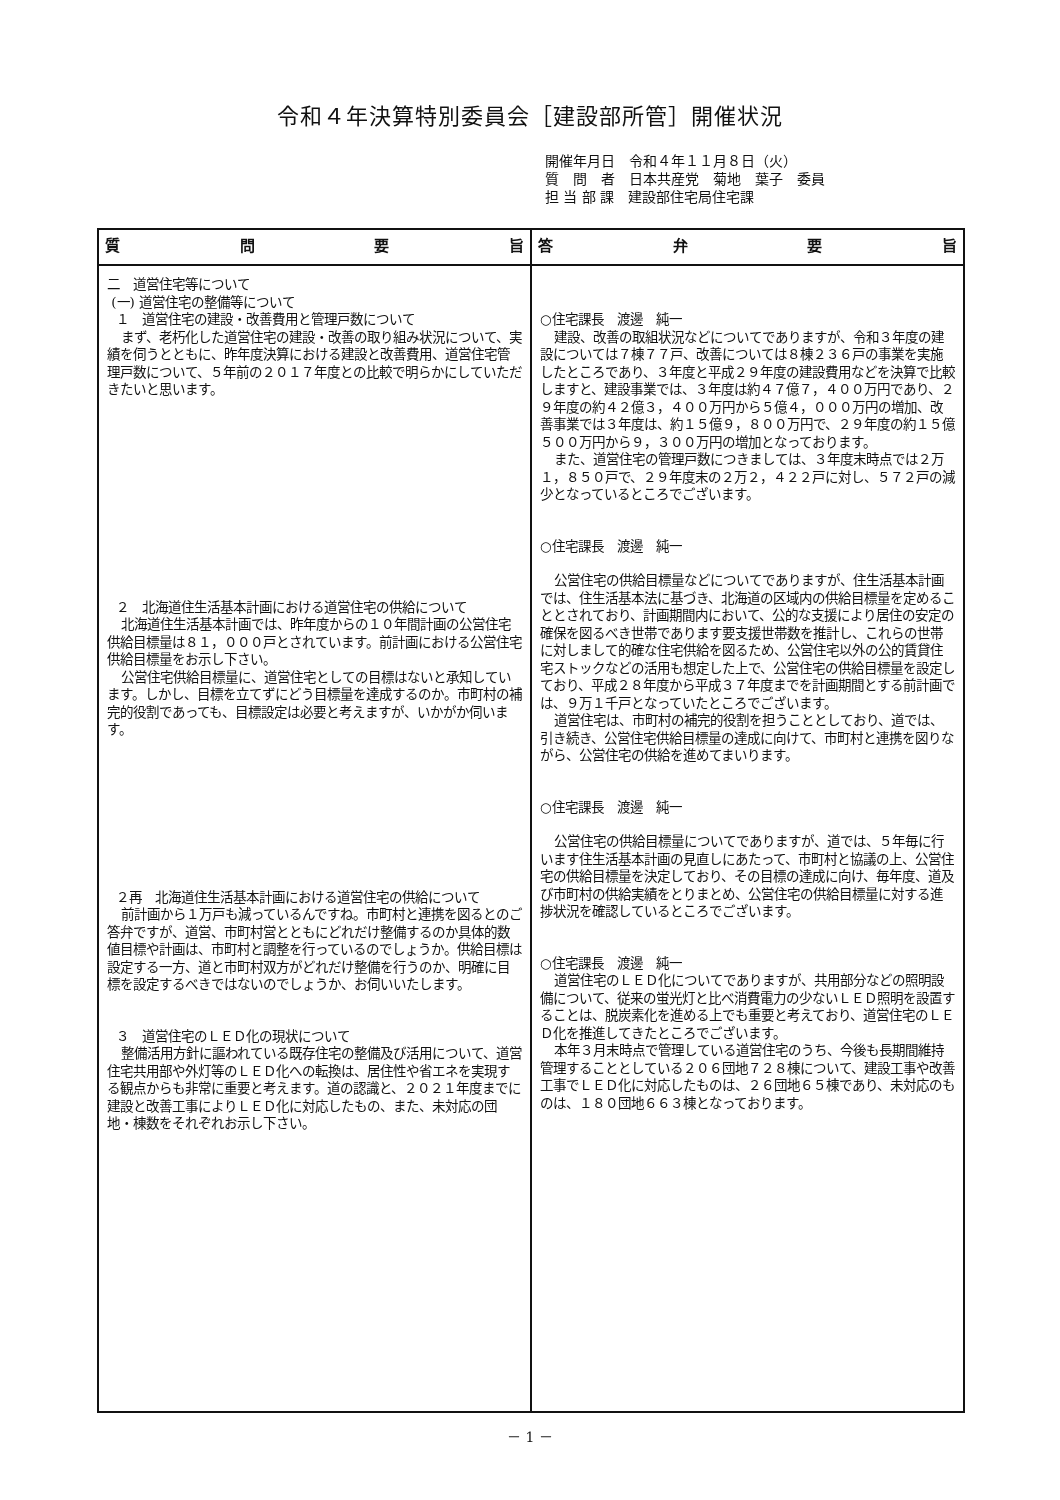令和４年決算特別委員会［建設部所管］開催状況
開催年月日　令和４年１１月８日（火）
質　問　者　日本共産党　菊地　葉子　委員
担 当 部 課　建設部住宅局住宅課
| 質 問 要 旨 | 答 弁 要 旨 |
| --- | --- |
| 二 道営住宅等について (一) 道営住宅の整備等について １ 道営住宅の建設・改善費用と管理戸数について まず、老朽化した道営住宅の建設・改善の取り組み状況について、実績を伺うとともに、昨年度決算における建設と改善費用、道営住宅管理戸数について、５年前の２０１７年度との比較で明らかにしていただきたいと思います。 ２ 北海道住生活基本計画における道営住宅の供給について 北海道住生活基本計画では、昨年度からの１０年間計画の公営住宅供給目標量は８１，０００戸とされています。前計画における公営住宅供給目標量をお示し下さい。 公営住宅供給目標量に、道営住宅としての目標はないと承知しています。しかし、目標を立てずにどう目標量を達成するのか。市町村の補完的役割であっても、目標設定は必要と考えますが、いかがか伺います。 ２再 北海道住生活基本計画における道営住宅の供給について 前計画から１万戸も減っているんですね。市町村と連携を図るとのご答弁ですが、道営、市町村営とともにどれだけ整備するのか具体的数値目標や計画は、市町村と調整を行っているのでしょうか。供給目標は設定する一方、道と市町村双方がどれだけ整備を行うのか、明確に目標を設定するべきではないのでしょうか、お伺いいたします。 ３ 道営住宅のＬＥＤ化の現状について 整備活用方針に謳われている既存住宅の整備及び活用について、道営住宅共用部や外灯等のＬＥＤ化への転換は、居住性や省エネを実現する観点からも非常に重要と考えます。道の認識と、２０２１年度までに建設と改善工事によりＬＥＤ化に対応したもの、また、未対応の団地・棟数をそれぞれお示し下さい。 | ○住宅課長 渡邊 純一 建設、改善の取組状況などについてでありますが、令和３年度の建設については７棟７７戸、改善については８棟２３６戸の事業を実施したところであり、３年度と平成２９年度の建設費用などを決算で比較しますと、建設事業では、３年度は約４７億７，４００万円であり、２９年度の約４２億３，４００万円から５億４，０００万円の増加、改善事業では３年度は、約１５億９，８００万円で、２９年度の約１５億５００万円から９，３００万円の増加となっております。 また、道営住宅の管理戸数につきましては、３年度末時点では２万１，８５０戸で、２９年度末の２万２，４２２戸に対し、５７２戸の減少となっているところでございます。 ○住宅課長 渡邊 純一 公営住宅の供給目標量などについてでありますが、住生活基本計画では、住生活基本法に基づき、北海道の区域内の供給目標量を定めることとされており、計画期間内において、公的な支援により居住の安定の確保を図るべき世帯であります要支援世帯数を推計し、これらの世帯に対しまして的確な住宅供給を図るため、公営住宅以外の公的賃貸住宅ストックなどの活用も想定した上で、公営住宅の供給目標量を設定しており、平成２８年度から平成３７年度までを計画期間とする前計画では、９万１千戸となっていたところでございます。 道営住宅は、市町村の補完的役割を担うこととしており、道では、引き続き、公営住宅供給目標量の達成に向けて、市町村と連携を図りながら、公営住宅の供給を進めてまいります。 ○住宅課長 渡邊 純一 公営住宅の供給目標量についてでありますが、道では、５年毎に行います住生活基本計画の見直しにあたって、市町村と協議の上、公営住宅の供給目標量を決定しており、その目標の達成に向け、毎年度、道及び市町村の供給実績をとりまとめ、公営住宅の供給目標量に対する進捗状況を確認しているところでございます。 ○住宅課長 渡邊 純一 道営住宅のＬＥＤ化についてでありますが、共用部分などの照明設備について、従来の蛍光灯と比べ消費電力の少ないＬＥＤ照明を設置することは、脱炭素化を進める上でも重要と考えており、道営住宅のＬＥＤ化を推進してきたところでございます。 本年３月末時点で管理している道営住宅のうち、今後も長期間維持管理することとしている２０６団地７２８棟について、建設工事や改善工事でＬＥＤ化に対応したものは、２６団地６５棟であり、未対応のものは、１８０団地６６３棟となっております。 |
－ 1 －